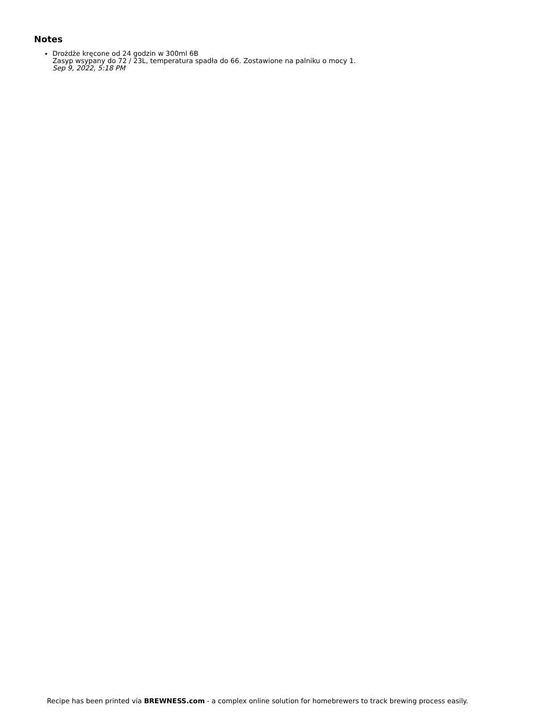Notes
Drożdże kręcone od 24 godzin w 300ml 6B
Zasyp wsypany do 72 / 23L, temperatura spadła do 66. Zostawione na palniku o mocy 1.
Sep 9, 2022, 5:18 PM
Recipe has been printed via BREWNESS.com - a complex online solution for homebrewers to track brewing process easily.